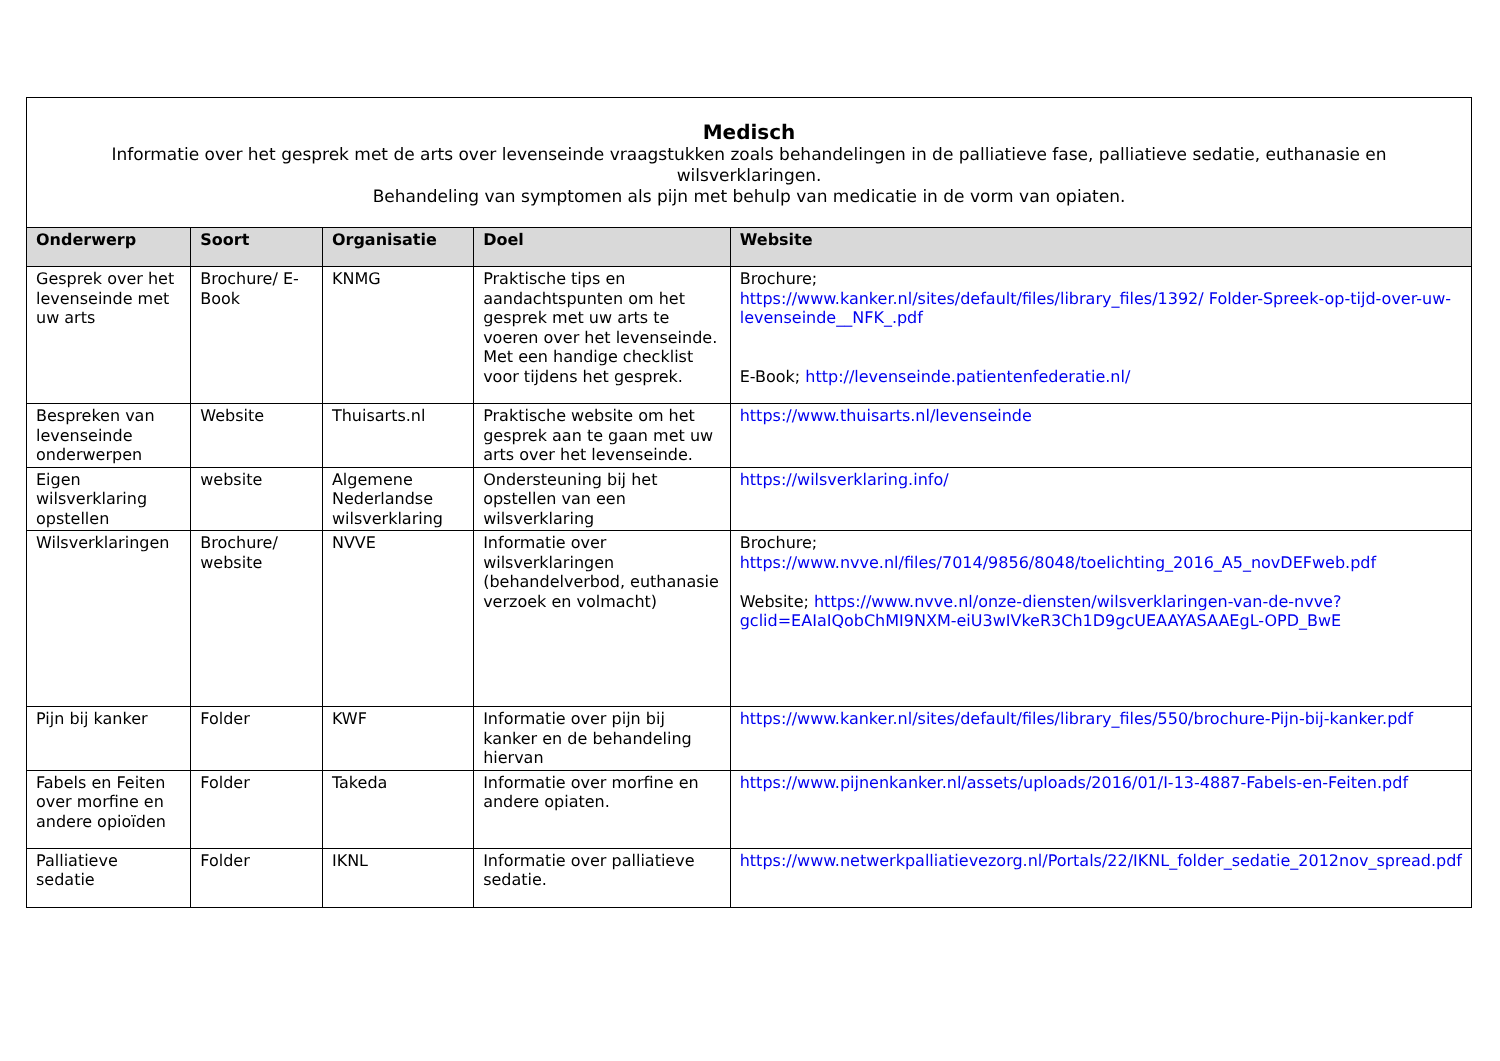| Medisch Informatie over het gesprek met de arts over levenseinde vraagstukken zoals behandelingen in de palliatieve fase, palliatieve sedatie, euthanasie en wilsverklaringen. Behandeling van symptomen als pijn met behulp van medicatie in de vorm van opiaten. | | | | |
| Onderwerp | Soort | Organisatie | Doel | Website |
| Gesprek over het levenseinde met uw arts | Brochure/ E-Book | KNMG | Praktische tips en aandachtspunten om het gesprek met uw arts te voeren over het levenseinde. Met een handige checklist voor tijdens het gesprek. | Brochure; https://www.kanker.nl/sites/default/files/library_files/1392/ Folder-Spreek-op-tijd-over-uw-levenseinde__NFK_.pdf E-Book; http://levenseinde.patientenfederatie.nl/ |
| Bespreken van levenseinde onderwerpen | Website | Thuisarts.nl | Praktische website om het gesprek aan te gaan met uw arts over het levenseinde. | https://www.thuisarts.nl/levenseinde |
| Eigen wilsverklaring opstellen | website | Algemene Nederlandse wilsverklaring | Ondersteuning bij het opstellen van een wilsverklaring | https://wilsverklaring.info/ |
| Wilsverklaringen | Brochure/ website | NVVE | Informatie over wilsverklaringen (behandelverbod, euthanasie verzoek en volmacht) | Brochure; https://www.nvve.nl/files/7014/9856/8048/toelichting_2016_A5_novDEFweb.pdf Website; https://www.nvve.nl/onze-diensten/wilsverklaringen-van-de-nvve?gclid=EAIaIQobChMI9NXM-eiU3wIVkeR3Ch1D9gcUEAAYASAAEgL-OPD_BwE |
| Pijn bij kanker | Folder | KWF | Informatie over pijn bij kanker en de behandeling hiervan | https://www.kanker.nl/sites/default/files/library_files/550/brochure-Pijn-bij-kanker.pdf |
| Fabels en Feiten over morfine en andere opioïden | Folder | Takeda | Informatie over morfine en andere opiaten. | https://www.pijnenkanker.nl/assets/uploads/2016/01/I-13-4887-Fabels-en-Feiten.pdf |
| Palliatieve sedatie | Folder | IKNL | Informatie over palliatieve sedatie. | https://www.netwerkpalliatievezorg.nl/Portals/22/IKNL_folder_sedatie_2012nov_spread.pdf |